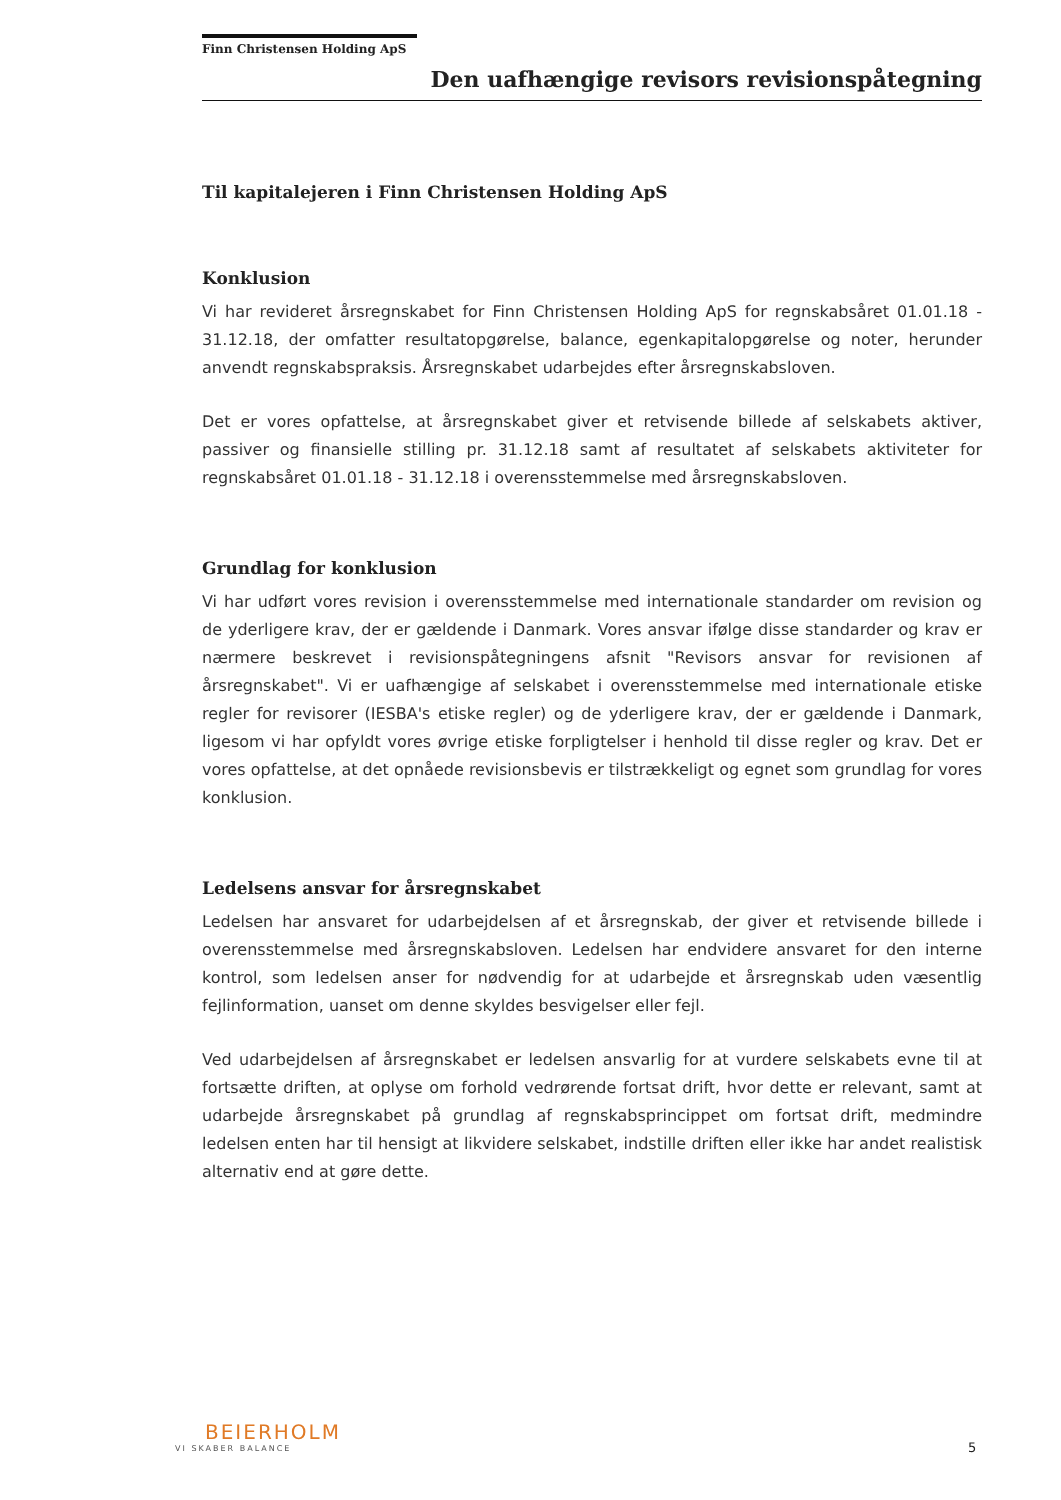Finn Christensen Holding ApS
Den uafhængige revisors revisionspåtegning
Til kapitalejeren i Finn Christensen Holding ApS
Konklusion
Vi har revideret årsregnskabet for Finn Christensen Holding ApS for regnskabsåret 01.01.18 - 31.12.18, der omfatter resultatopgørelse, balance, egenkapitalopgørelse og noter, herunder anvendt regnskabspraksis. Årsregnskabet udarbejdes efter årsregnskabsloven.
Det er vores opfattelse, at årsregnskabet giver et retvisende billede af selskabets aktiver, passiver og finansielle stilling pr. 31.12.18 samt af resultatet af selskabets aktiviteter for regnskabsåret 01.01.18 - 31.12.18 i overensstemmelse med årsregnskabsloven.
Grundlag for konklusion
Vi har udført vores revision i overensstemmelse med internationale standarder om revision og de yderligere krav, der er gældende i Danmark. Vores ansvar ifølge disse standarder og krav er nærmere beskrevet i revisionspåtegningens afsnit "Revisors ansvar for revisionen af årsregnskabet". Vi er uafhængige af selskabet i overensstemmelse med internationale etiske regler for revisorer (IESBA's etiske regler) og de yderligere krav, der er gældende i Danmark, ligesom vi har opfyldt vores øvrige etiske forpligtelser i henhold til disse regler og krav. Det er vores opfattelse, at det opnåede revisionsbevis er tilstrækkeligt og egnet som grundlag for vores konklusion.
Ledelsens ansvar for årsregnskabet
Ledelsen har ansvaret for udarbejdelsen af et årsregnskab, der giver et retvisende billede i overensstemmelse med årsregnskabsloven. Ledelsen har endvidere ansvaret for den interne kontrol, som ledelsen anser for nødvendig for at udarbejde et årsregnskab uden væsentlig fejlinformation, uanset om denne skyldes besvigelser eller fejl.
Ved udarbejdelsen af årsregnskabet er ledelsen ansvarlig for at vurdere selskabets evne til at fortsætte driften, at oplyse om forhold vedrørende fortsat drift, hvor dette er relevant, samt at udarbejde årsregnskabet på grundlag af regnskabsprincippet om fortsat drift, medmindre ledelsen enten har til hensigt at likvidere selskabet, indstille driften eller ikke har andet realistisk alternativ end at gøre dette.
BEIERHOLM
VI SKABER BALANCE
5